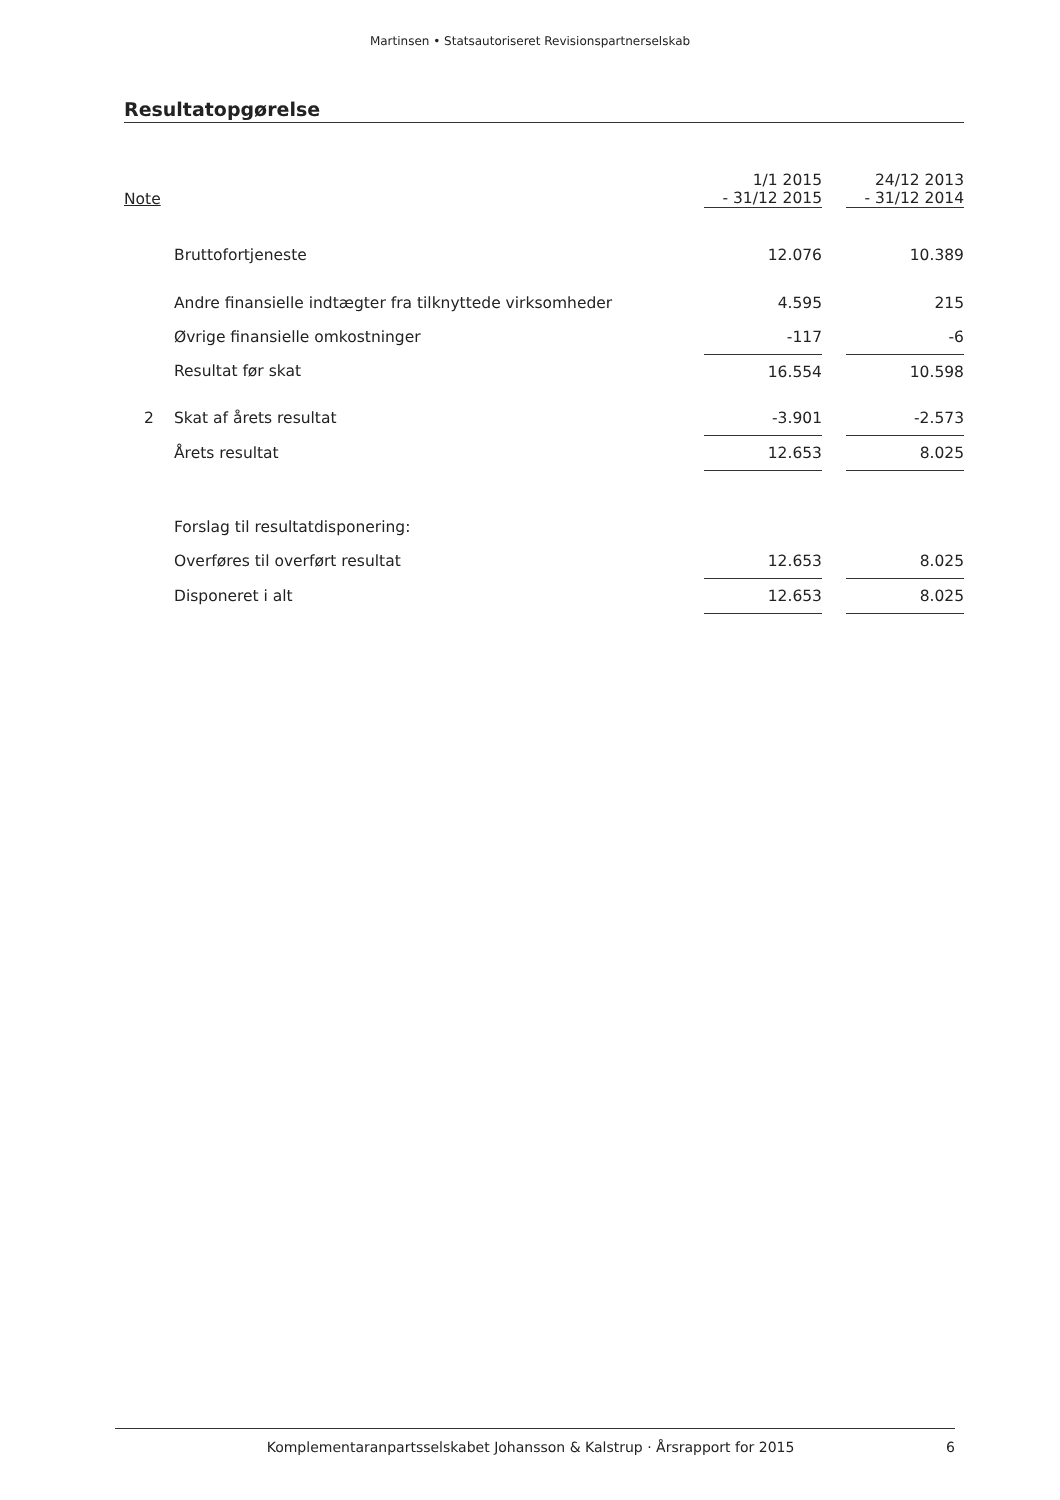Martinsen • Statsautoriseret Revisionspartnerselskab
Resultatopgørelse
| Note | | 1/1 2015 - 31/12 2015 | | 24/12 2013 - 31/12 2014 |
| --- | --- | --- | --- | --- |
| | Bruttofortjeneste | 12.076 | | 10.389 |
| | Andre finansielle indtægter fra tilknyttede virksomheder | 4.595 | | 215 |
| | Øvrige finansielle omkostninger | -117 | | -6 |
| | Resultat før skat | 16.554 | | 10.598 |
| 2 | Skat af årets resultat | -3.901 | | -2.573 |
| | Årets resultat | 12.653 | | 8.025 |
| | Forslag til resultatdisponering: | | | |
| | Overføres til overført resultat | 12.653 | | 8.025 |
| | Disponeret i alt | 12.653 | | 8.025 |
Komplementaranpartsselskabet Johansson & Kalstrup · Årsrapport for 2015 6